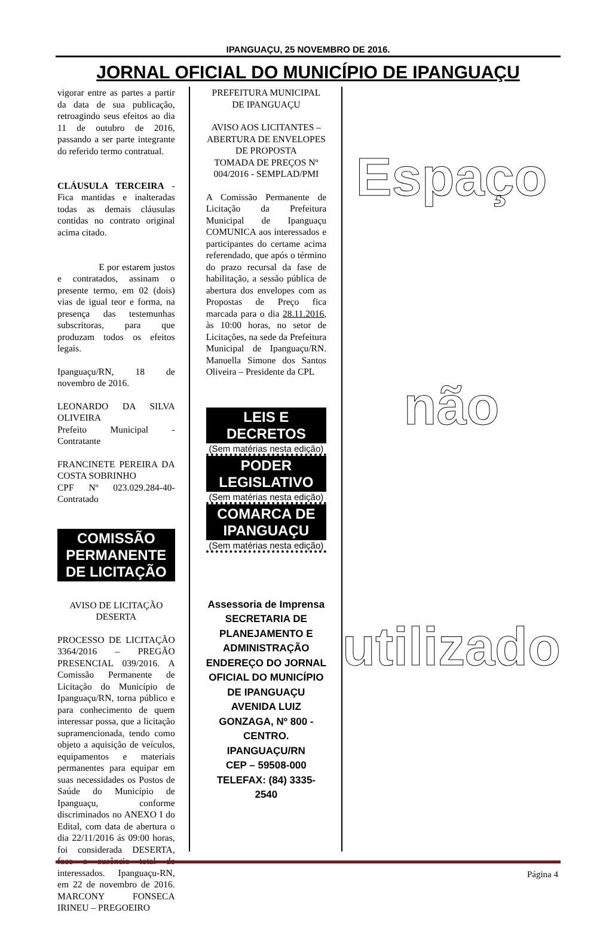IPANGUAÇU, 25 NOVEMBRO DE 2016.
JORNAL OFICIAL DO MUNICÍPIO DE IPANGUAÇU
vigorar entre as partes a partir da data de sua publicação, retroagindo seus efeitos ao dia 11 de outubro de 2016, passando a ser parte integrante do referido termo contratual.
CLÁUSULA TERCEIRA - Fica mantidas e inalteradas todas as demais cláusulas contidas no contrato original acima citado.
E por estarem justos e contratados, assinam o presente termo, em 02 (dois) vias de igual teor e forma, na presença das testemunhas subscritoras, para que produzam todos os efeitos legais.
Ipanguaçu/RN, 18 de novembro de 2016.
LEONARDO DA SILVA OLIVEIRA
Prefeito Municipal - Contratante
FRANCINETE PEREIRA DA COSTA SOBRINHO
CPF Nº 023.029.284-40-Contratado
COMISSÃO PERMANENTE DE LICITAÇÃO
AVISO DE LICITAÇÃO DESERTA
PROCESSO DE LICITAÇÃO 3364/2016 – PREGÃO PRESENCIAL 039/2016. A Comissão Permanente de Licitação do Município de Ipanguaçu/RN, torna público e para conhecimento de quem interessar possa, que a licitação supramencionada, tendo como objeto a aquisição de veículos, equipamentos e materiais permanentes para equipar em suas necessidades os Postos de Saúde do Município de Ipanguaçu, conforme discriminados no ANEXO I do Edital, com data de abertura o dia 22/11/2016 ás 09:00 horas, foi considerada DESERTA, face a ausência total de interessados. Ipanguaçu-RN, em 22 de novembro de 2016. MARCONY FONSECA IRINEU – PREGOEIRO
PREFEITURA MUNICIPAL DE IPANGUAÇU
AVISO AOS LICITANTES – ABERTURA DE ENVELOPES DE PROPOSTA
TOMADA DE PREÇOS Nº 004/2016 - SEMPLAD/PMI
A Comissão Permanente de Licitação da Prefeitura Municipal de Ipanguaçu COMUNICA aos interessados e participantes do certame acima referendado, que após o término do prazo recursal da fase de habilitação, a sessão pública de abertura dos envelopes com as Propostas de Preço fica marcada para o dia 28.11.2016, às 10:00 horas, no setor de Licitações, na sede da Prefeitura Municipal de Ipanguaçu/RN. Manuella Simone dos Santos Oliveira – Presidente da CPL
LEIS E DECRETOS
(Sem matérias nesta edição)
PODER LEGISLATIVO
(Sem matérias nesta edição)
COMARCA DE IPANGUAÇU
(Sem matérias nesta edição)
Assessoria de Imprensa
SECRETARIA DE PLANEJAMENTO E ADMINISTRAÇÃO
ENDEREÇO DO JORNAL OFICIAL DO MUNICÍPIO DE IPANGUAÇU
AVENIDA LUIZ GONZAGA, Nº 800 - CENTRO.
IPANGUAÇU/RN
CEP – 59508-000
TELEFAX: (84) 3335-2540
Espaço
não
utilizado
Página 4